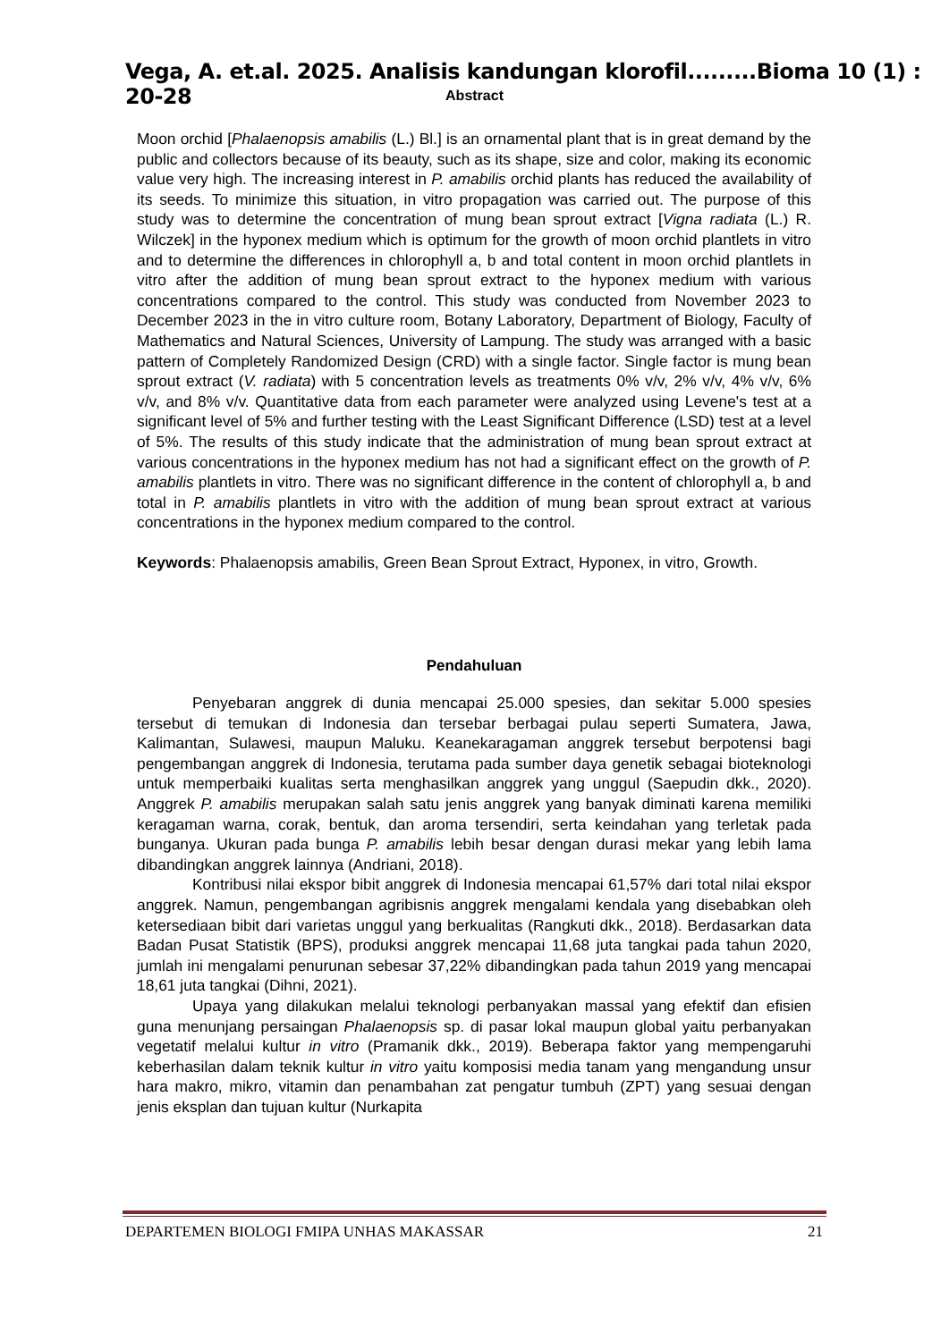Vega, A. et.al. 2025. Analisis kandungan klorofil.........Bioma 10 (1) : 20-28
Abstract
Moon orchid [Phalaenopsis amabilis (L.) Bl.] is an ornamental plant that is in great demand by the public and collectors because of its beauty, such as its shape, size and color, making its economic value very high. The increasing interest in P. amabilis orchid plants has reduced the availability of its seeds. To minimize this situation, in vitro propagation was carried out. The purpose of this study was to determine the concentration of mung bean sprout extract [Vigna radiata (L.) R. Wilczek] in the hyponex medium which is optimum for the growth of moon orchid plantlets in vitro and to determine the differences in chlorophyll a, b and total content in moon orchid plantlets in vitro after the addition of mung bean sprout extract to the hyponex medium with various concentrations compared to the control. This study was conducted from November 2023 to December 2023 in the in vitro culture room, Botany Laboratory, Department of Biology, Faculty of Mathematics and Natural Sciences, University of Lampung. The study was arranged with a basic pattern of Completely Randomized Design (CRD) with a single factor. Single factor is mung bean sprout extract (V. radiata) with 5 concentration levels as treatments 0% v/v, 2% v/v, 4% v/v, 6% v/v, and 8% v/v. Quantitative data from each parameter were analyzed using Levene's test at a significant level of 5% and further testing with the Least Significant Difference (LSD) test at a level of 5%. The results of this study indicate that the administration of mung bean sprout extract at various concentrations in the hyponex medium has not had a significant effect on the growth of P. amabilis plantlets in vitro. There was no significant difference in the content of chlorophyll a, b and total in P. amabilis plantlets in vitro with the addition of mung bean sprout extract at various concentrations in the hyponex medium compared to the control.
Keywords: Phalaenopsis amabilis, Green Bean Sprout Extract, Hyponex, in vitro, Growth.
Pendahuluan
Penyebaran anggrek di dunia mencapai 25.000 spesies, dan sekitar 5.000 spesies tersebut di temukan di Indonesia dan tersebar berbagai pulau seperti Sumatera, Jawa, Kalimantan, Sulawesi, maupun Maluku. Keanekaragaman anggrek tersebut berpotensi bagi pengembangan anggrek di Indonesia, terutama pada sumber daya genetik sebagai bioteknologi untuk memperbaiki kualitas serta menghasilkan anggrek yang unggul (Saepudin dkk., 2020). Anggrek P. amabilis merupakan salah satu jenis anggrek yang banyak diminati karena memiliki keragaman warna, corak, bentuk, dan aroma tersendiri, serta keindahan yang terletak pada bunganya. Ukuran pada bunga P. amabilis lebih besar dengan durasi mekar yang lebih lama dibandingkan anggrek lainnya (Andriani, 2018).
Kontribusi nilai ekspor bibit anggrek di Indonesia mencapai 61,57% dari total nilai ekspor anggrek. Namun, pengembangan agribisnis anggrek mengalami kendala yang disebabkan oleh ketersediaan bibit dari varietas unggul yang berkualitas (Rangkuti dkk., 2018). Berdasarkan data Badan Pusat Statistik (BPS), produksi anggrek mencapai 11,68 juta tangkai pada tahun 2020, jumlah ini mengalami penurunan sebesar 37,22% dibandingkan pada tahun 2019 yang mencapai 18,61 juta tangkai (Dihni, 2021).
Upaya yang dilakukan melalui teknologi perbanyakan massal yang efektif dan efisien guna menunjang persaingan Phalaenopsis sp. di pasar lokal maupun global yaitu perbanyakan vegetatif melalui kultur in vitro (Pramanik dkk., 2019). Beberapa faktor yang mempengaruhi keberhasilan dalam teknik kultur in vitro yaitu komposisi media tanam yang mengandung unsur hara makro, mikro, vitamin dan penambahan zat pengatur tumbuh (ZPT) yang sesuai dengan jenis eksplan dan tujuan kultur (Nurkapita
DEPARTEMEN BIOLOGI FMIPA UNHAS MAKASSAR 21